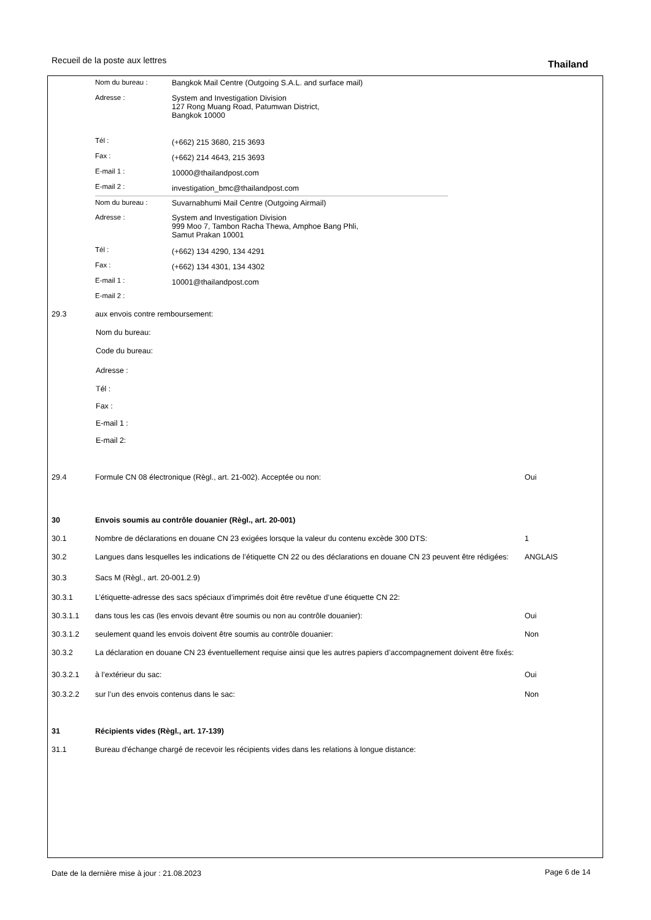Recueil de la poste aux lettres
Thailand
| | Nom du bureau : | Bangkok Mail Centre (Outgoing S.A.L. and surface mail) | |
| | Adresse : | System and Investigation Division 127 Rong Muang Road, Patumwan District, Bangkok 10000 | |
| | Tél : | (+662) 215 3680, 215 3693 | |
| | Fax : | (+662) 214 4643, 215 3693 | |
| | E-mail 1 : | 10000@thailandpost.com | |
| | E-mail 2 : | investigation_bmc@thailandpost.com | |
| | Nom du bureau : | Suvarnabhumi Mail Centre (Outgoing Airmail) | |
| | Adresse : | System and Investigation Division 999 Moo 7, Tambon Racha Thewa, Amphoe Bang Phli, Samut Prakan 10001 | |
| | Tél : | (+662) 134 4290, 134 4291 | |
| | Fax : | (+662) 134 4301, 134 4302 | |
| | E-mail 1 : | 10001@thailandpost.com | |
| | E-mail 2 : | | |
| 29.3 | aux envois contre remboursement: | |
| | Nom du bureau: | |
| | Code du bureau: | |
| | Adresse : | |
| | Tél : | |
| | Fax : | |
| | E-mail 1 : | |
| | E-mail 2: | |
| 29.4 | Formule CN 08 électronique (Règl., art. 21-002). Acceptée ou non: | Oui |
| 30 | Envois soumis au contrôle douanier (Règl., art. 20-001) | |
| 30.1 | Nombre de déclarations en douane CN 23 exigées lorsque la valeur du contenu excède 300 DTS: | 1 |
| 30.2 | Langues dans lesquelles les indications de l’étiquette CN 22 ou des déclarations en douane CN 23 peuvent être rédigées: | ANGLAIS |
| 30.3 | Sacs M (Règl., art. 20-001.2.9) | |
| 30.3.1 | L’étiquette-adresse des sacs spéciaux d’imprimés doit être revêtue d’une étiquette CN 22: | |
| 30.3.1.1 | dans tous les cas (les envois devant être soumis ou non au contrôle douanier): | Oui |
| 30.3.1.2 | seulement quand les envois doivent être soumis au contrôle douanier: | Non |
| 30.3.2 | La déclaration en douane CN 23 éventuellement requise ainsi que les autres papiers d’accompagnement doivent être fixés: | |
| 30.3.2.1 | à l’extérieur du sac: | Oui |
| 30.3.2.2 | sur l’un des envois contenus dans le sac: | Non |
| 31 | Récipients vides (Règl., art. 17-139) | |
| 31.1 | Bureau d'échange chargé de recevoir les récipients vides dans les relations à longue distance: | |
Date de la dernière mise à jour : 21.08.2023
Page 6 de 14